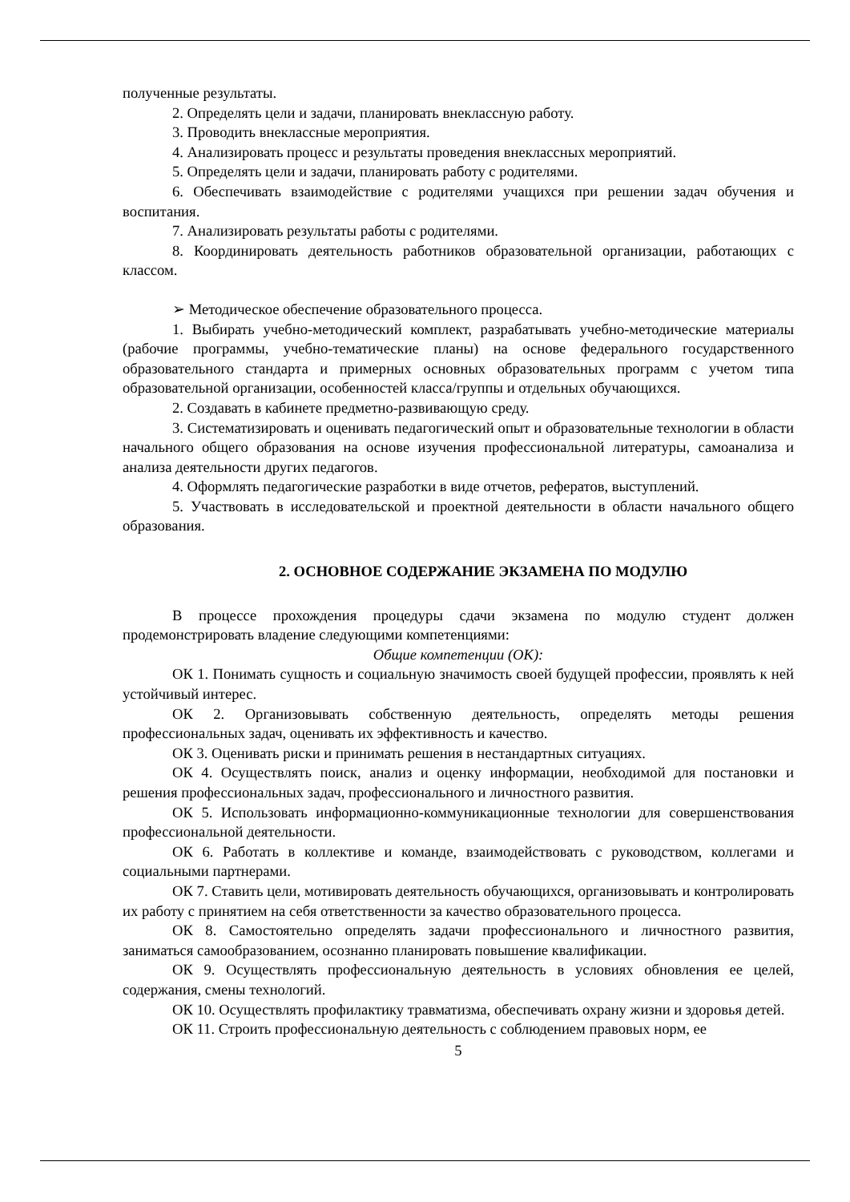полученные результаты.
2. Определять цели и задачи, планировать внеклассную работу.
3. Проводить внеклассные мероприятия.
4. Анализировать процесс и результаты проведения внеклассных мероприятий.
5. Определять цели и задачи, планировать работу с родителями.
6. Обеспечивать взаимодействие с родителями учащихся при решении задач обучения и воспитания.
7. Анализировать результаты работы с родителями.
8. Координировать деятельность работников образовательной организации, работающих с классом.
➢ Методическое обеспечение образовательного процесса.
1. Выбирать учебно-методический комплект, разрабатывать учебно-методические материалы (рабочие программы, учебно-тематические планы) на основе федерального государственного образовательного стандарта и примерных основных образовательных программ с учетом типа образовательной организации, особенностей класса/группы и отдельных обучающихся.
2. Создавать в кабинете предметно-развивающую среду.
3. Систематизировать и оценивать педагогический опыт и образовательные технологии в области начального общего образования на основе изучения профессиональной литературы, самоанализа и анализа деятельности других педагогов.
4. Оформлять педагогические разработки в виде отчетов, рефератов, выступлений.
5. Участвовать в исследовательской и проектной деятельности в области начального общего образования.
2. ОСНОВНОЕ СОДЕРЖАНИЕ ЭКЗАМЕНА ПО МОДУЛЮ
В процессе прохождения процедуры сдачи экзамена по модулю студент должен продемонстрировать владение следующими компетенциями:
Общие компетенции (ОК):
ОК 1. Понимать сущность и социальную значимость своей будущей профессии, проявлять к ней устойчивый интерес.
ОК 2. Организовывать собственную деятельность, определять методы решения профессиональных задач, оценивать их эффективность и качество.
ОК 3. Оценивать риски и принимать решения в нестандартных ситуациях.
ОК 4. Осуществлять поиск, анализ и оценку информации, необходимой для постановки и решения профессиональных задач, профессионального и личностного развития.
ОК 5. Использовать информационно-коммуникационные технологии для совершенствования профессиональной деятельности.
ОК 6. Работать в коллективе и команде, взаимодействовать с руководством, коллегами и социальными партнерами.
ОК 7. Ставить цели, мотивировать деятельность обучающихся, организовывать и контролировать их работу с принятием на себя ответственности за качество образовательного процесса.
ОК 8. Самостоятельно определять задачи профессионального и личностного развития, заниматься самообразованием, осознанно планировать повышение квалификации.
ОК 9. Осуществлять профессиональную деятельность в условиях обновления ее целей, содержания, смены технологий.
ОК 10. Осуществлять профилактику травматизма, обеспечивать охрану жизни и здоровья детей.
ОК 11. Строить профессиональную деятельность с соблюдением правовых норм, ее
5